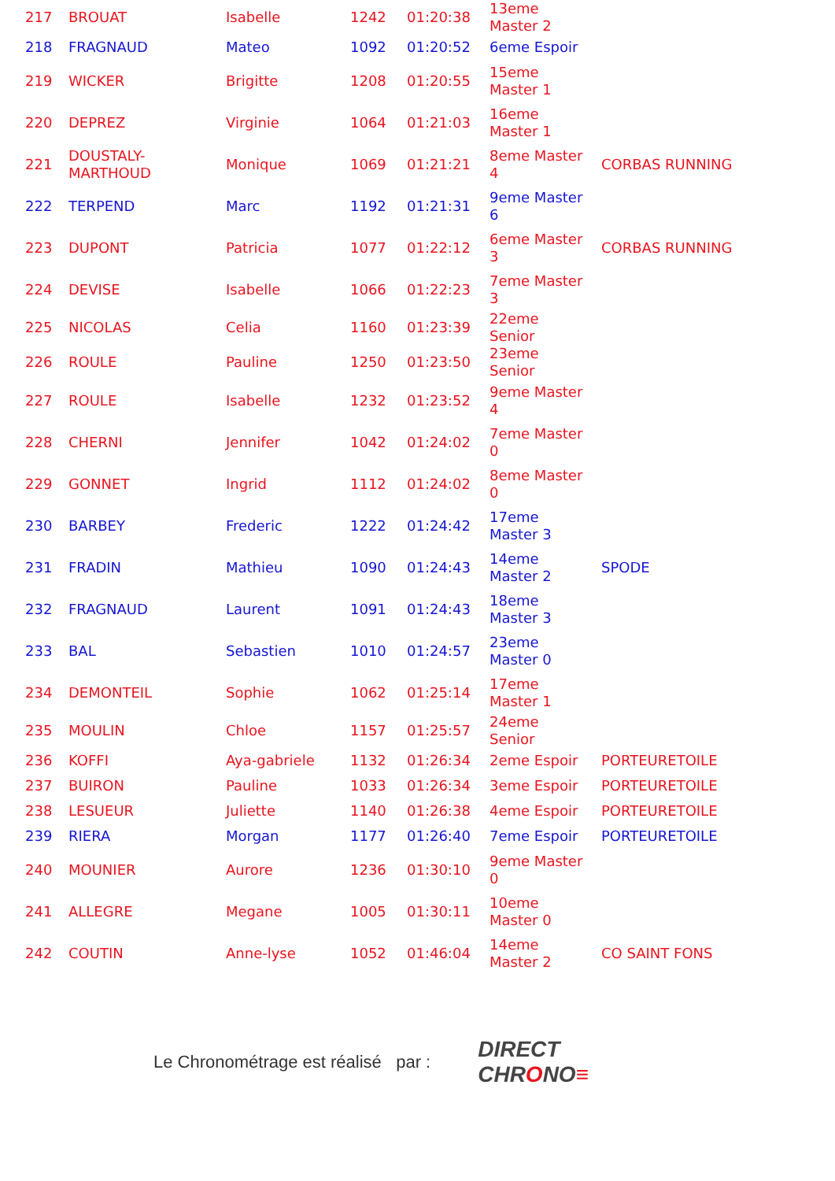| 217 | BROUAT | Isabelle | 1242 | 01:20:38 | 13eme Master 2 | |
| 218 | FRAGNAUD | Mateo | 1092 | 01:20:52 | 6eme Espoir | |
| 219 | WICKER | Brigitte | 1208 | 01:20:55 | 15eme Master 1 | |
| 220 | DEPREZ | Virginie | 1064 | 01:21:03 | 16eme Master 1 | |
| 221 | DOUSTALY-MARTHOUD | Monique | 1069 | 01:21:21 | 8eme Master 4 | CORBAS RUNNING |
| 222 | TERPEND | Marc | 1192 | 01:21:31 | 9eme Master 6 | |
| 223 | DUPONT | Patricia | 1077 | 01:22:12 | 6eme Master 3 | CORBAS RUNNING |
| 224 | DEVISE | Isabelle | 1066 | 01:22:23 | 7eme Master 3 | |
| 225 | NICOLAS | Celia | 1160 | 01:23:39 | 22eme Senior | |
| 226 | ROULE | Pauline | 1250 | 01:23:50 | 23eme Senior | |
| 227 | ROULE | Isabelle | 1232 | 01:23:52 | 9eme Master 4 | |
| 228 | CHERNI | Jennifer | 1042 | 01:24:02 | 7eme Master 0 | |
| 229 | GONNET | Ingrid | 1112 | 01:24:02 | 8eme Master 0 | |
| 230 | BARBEY | Frederic | 1222 | 01:24:42 | 17eme Master 3 | |
| 231 | FRADIN | Mathieu | 1090 | 01:24:43 | 14eme Master 2 | SPODE |
| 232 | FRAGNAUD | Laurent | 1091 | 01:24:43 | 18eme Master 3 | |
| 233 | BAL | Sebastien | 1010 | 01:24:57 | 23eme Master 0 | |
| 234 | DEMONTEIL | Sophie | 1062 | 01:25:14 | 17eme Master 1 | |
| 235 | MOULIN | Chloe | 1157 | 01:25:57 | 24eme Senior | |
| 236 | KOFFI | Aya-gabriele | 1132 | 01:26:34 | 2eme Espoir | PORTEURETOILE |
| 237 | BUIRON | Pauline | 1033 | 01:26:34 | 3eme Espoir | PORTEURETOILE |
| 238 | LESUEUR | Juliette | 1140 | 01:26:38 | 4eme Espoir | PORTEURETOILE |
| 239 | RIERA | Morgan | 1177 | 01:26:40 | 7eme Espoir | PORTEURETOILE |
| 240 | MOUNIER | Aurore | 1236 | 01:30:10 | 9eme Master 0 | |
| 241 | ALLEGRE | Megane | 1005 | 01:30:11 | 10eme Master 0 | |
| 242 | COUTIN | Anne-lyse | 1052 | 01:46:04 | 14eme Master 2 | CO SAINT FONS |
Le Chronométrage est réalisé par :
DIRECT
CHRONO≡